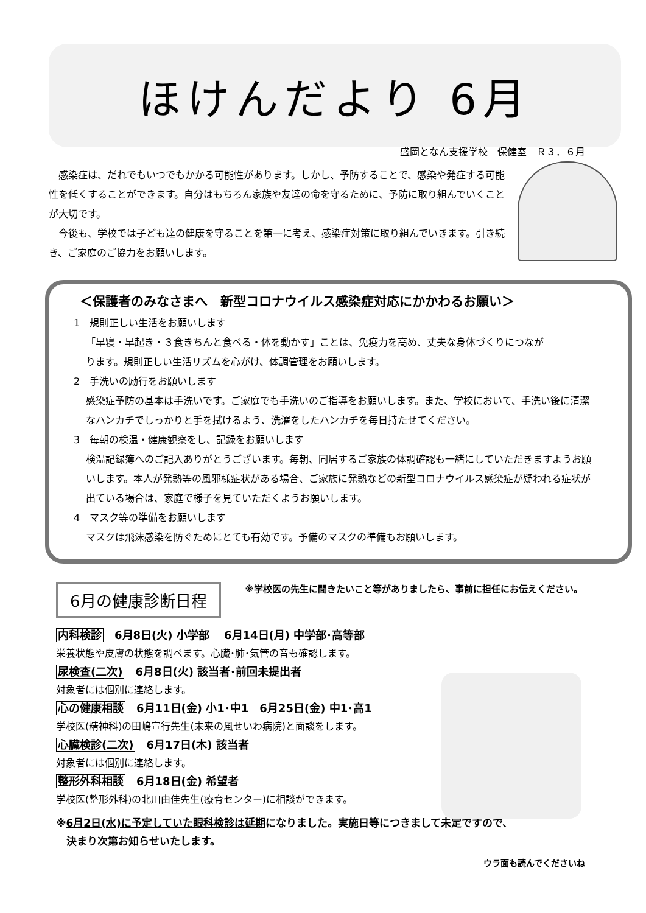ほけんだより 6月
盛岡となん支援学校　保健室　Ｒ３．６月
感染症は、だれでもいつでもかかる可能性があります。しかし、予防することで、感染や発症する可能性を低くすることができます。自分はもちろん家族や友達の命を守るために、予防に取り組んでいくことが大切です。
今後も、学校では子ども達の健康を守ることを第一に考え、感染症対策に取り組んでいきます。引き続き、ご家庭のご協力をお願いします。
＜保護者のみなさまへ　新型コロナウイルス感染症対応にかかわるお願い＞
1　規則正しい生活をお願いします
「早寝・早起き・３食きちんと食べる・体を動かす」ことは、免疫力を高め、丈夫な身体づくりにつながります。規則正しい生活リズムを心がけ、体調管理をお願いします。
2　手洗いの励行をお願いします
感染症予防の基本は手洗いです。ご家庭でも手洗いのご指導をお願いします。また、学校において、手洗い後に清潔なハンカチでしっかりと手を拭けるよう、洗濯をしたハンカチを毎日持たせてください。
3　毎朝の検温・健康観察をし、記録をお願いします
検温記録簿へのご記入ありがとうございます。毎朝、同居するご家族の体調確認も一緒にしていただきますようお願いします。本人が発熱等の風邪様症状がある場合、ご家族に発熱などの新型コロナウイルス感染症が疑われる症状が出ている場合は、家庭で様子を見ていただくようお願いします。
4　マスク等の準備をお願いします
マスクは飛沫感染を防ぐためにとても有効です。予備のマスクの準備もお願いします。
6月の健康診断日程
※学校医の先生に聞きたいこと等がありましたら、事前に担任にお伝えください。
内科検診　6月8日(火) 小学部　 6月14日(月) 中学部･高等部
栄養状態や皮膚の状態を調べます。心臓･肺･気管の音も確認します。
尿検査(二次)　6月8日(火) 該当者･前回未提出者
対象者には個別に連絡します。
心の健康相談　6月11日(金) 小1･中1　6月25日(金) 中1･高1
学校医(精神科)の田嶋宣行先生(未来の風せいわ病院)と面談をします。
心臓検診(二次)　6月17日(木) 該当者
対象者には個別に連絡します。
整形外科相談　6月18日(金) 希望者
学校医(整形外科)の北川由佳先生(療育センター)に相談ができます。
※6月2日(水)に予定していた眼科検診は延期になりました。実施日等につきまして未定ですので、
　決まり次第お知らせいたします。
ウラ面も読んでくださいね